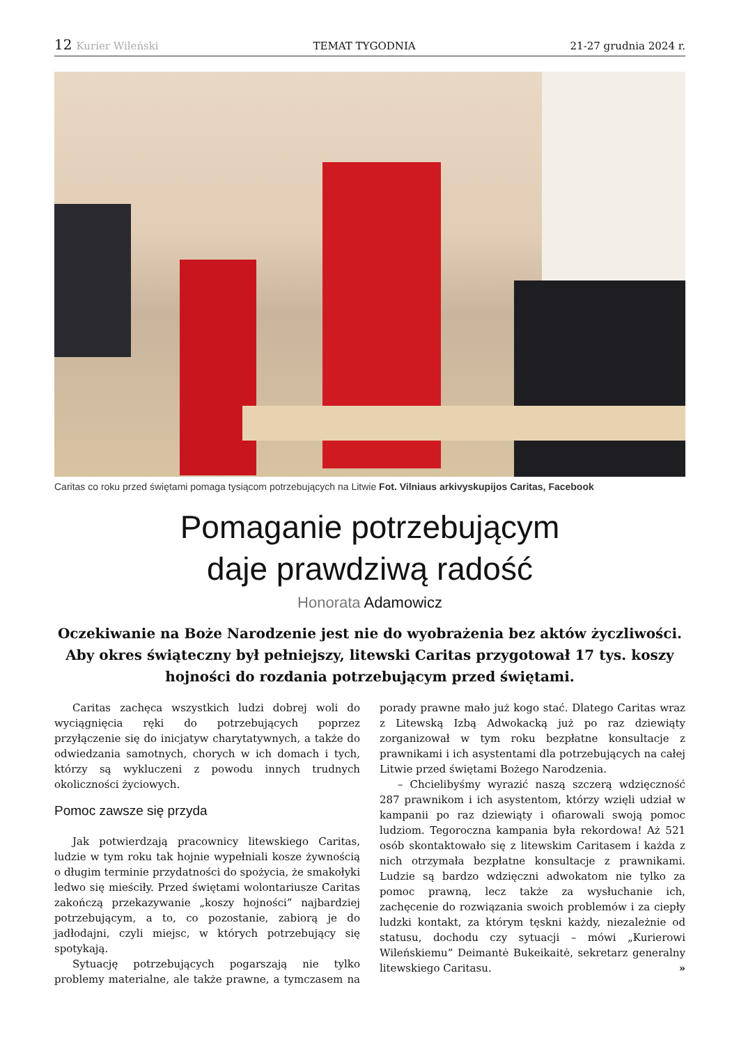12 Kurier Wileński TEMAT TYGODNIA 21-27 grudnia 2024 r.
Caritas co roku przed świętami pomaga tysiącom potrzebujących na Litwie Fot. Vilniaus arkivyskupijos Caritas, Facebook
Pomaganie potrzebującym
daje prawdziwą radość
Honorata Adamowicz
Oczekiwanie na Boże Narodzenie jest nie do wyobrażenia bez aktów życzliwości. Aby okres świąteczny był pełniejszy, litewski Caritas przygotował 17 tys. koszy hojności do rozdania potrzebującym przed świętami.
Caritas zachęca wszystkich ludzi dobrej woli do wyciągnięcia ręki do potrzebujących poprzez przyłączenie się do inicjatyw charytatywnych, a także do odwiedzania samotnych, chorych w ich domach i tych, którzy są wykluczeni z powodu innych trudnych okoliczności życiowych.
Pomoc zawsze się przyda
Jak potwierdzają pracownicy litewskiego Caritas, ludzie w tym roku tak hojnie wypełniali kosze żywnością o długim terminie przydatności do spożycia, że smakołyki ledwo się mieściły. Przed świętami wolontariusze Caritas zakończą przekazywanie „koszy hojności” najbardziej potrzebującym, a to, co pozostanie, zabiorą je do jadłodajni, czyli miejsc, w których potrzebujący się spotykają.
Sytuację potrzebujących pogarszają nie tylko problemy materialne, ale także prawne, a tymczasem na porady prawne mało już kogo stać. Dlatego Caritas wraz z Litewską Izbą Adwokacką już po raz dziewiąty zorganizował w tym roku bezpłatne konsultacje z prawnikami i ich asystentami dla potrzebujących na całej Litwie przed świętami Bożego Narodzenia.
– Chcielibyśmy wyrazić naszą szczerą wdzięczność 287 prawnikom i ich asystentom, którzy wzięli udział w kampanii po raz dziewiąty i ofiarowali swoją pomoc ludziom. Tegoroczna kampania była rekordowa! Aż 521 osób skontaktowało się z litewskim Caritasem i każda z nich otrzymała bezpłatne konsultacje z prawnikami. Ludzie są bardzo wdzięczni adwokatom nie tylko za pomoc prawną, lecz także za wysłuchanie ich, zachęcenie do rozwiązania swoich problemów i za ciepły ludzki kontakt, za którym tęskni każdy, niezależnie od statusu, dochodu czy sytuacji – mówi „Kurierowi Wileńskiemu” Deimantė Bukeikaitė, sekretarz generalny litewskiego Caritasu. »